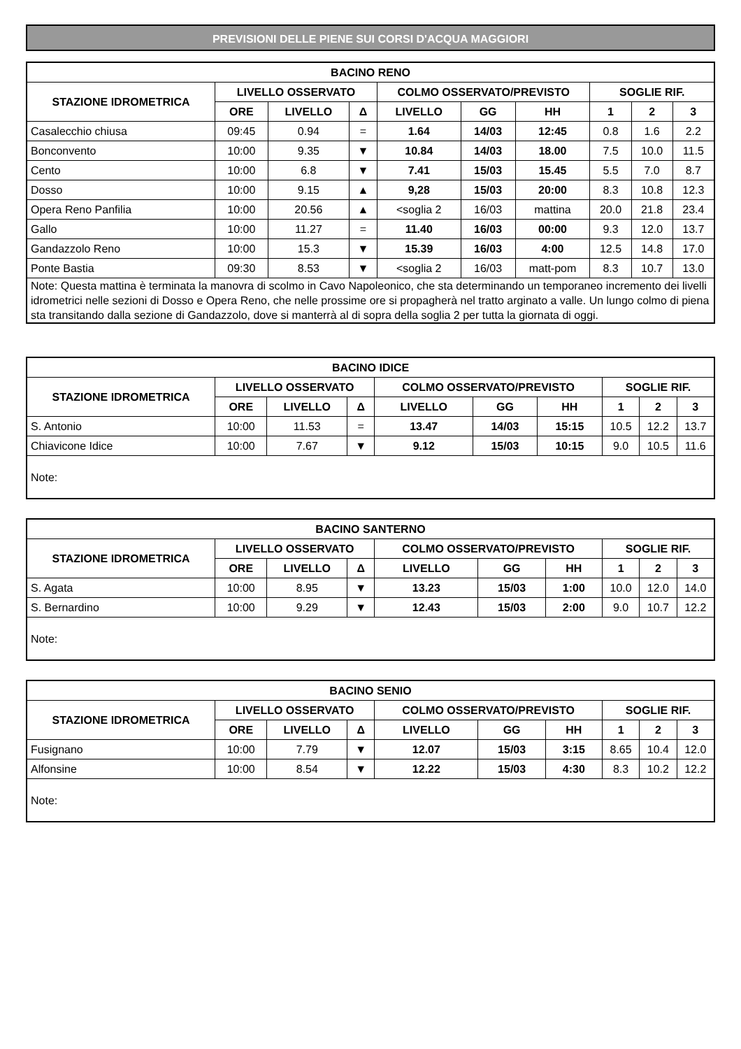PREVISIONI DELLE PIENE SUI CORSI D'ACQUA MAGGIORI
| BACINO RENO | | | | | | | | | |
| --- | --- | --- | --- | --- | --- | --- | --- | --- | --- |
| STAZIONE IDROMETRICA | LIVELLO OSSERVATO | | | COLMO OSSERVATO/PREVISTO | | | SOGLIE RIF. | | |
| | ORE | LIVELLO | Δ | LIVELLO | GG | HH | 1 | 2 | 3 |
| Casalecchio chiusa | 09:45 | 0.94 | = | 1.64 | 14/03 | 12:45 | 0.8 | 1.6 | 2.2 |
| Bonconvento | 10:00 | 9.35 | ▼ | 10.84 | 14/03 | 18.00 | 7.5 | 10.0 | 11.5 |
| Cento | 10:00 | 6.8 | ▼ | 7.41 | 15/03 | 15.45 | 5.5 | 7.0 | 8.7 |
| Dosso | 10:00 | 9.15 | ▲ | 9,28 | 15/03 | 20:00 | 8.3 | 10.8 | 12.3 |
| Opera Reno Panfilia | 10:00 | 20.56 | ▲ | <soglia 2 | 16/03 | mattina | 20.0 | 21.8 | 23.4 |
| Gallo | 10:00 | 11.27 | = | 11.40 | 16/03 | 00:00 | 9.3 | 12.0 | 13.7 |
| Gandazzolo Reno | 10:00 | 15.3 | ▼ | 15.39 | 16/03 | 4:00 | 12.5 | 14.8 | 17.0 |
| Ponte Bastia | 09:30 | 8.53 | ▼ | <soglia 2 | 16/03 | matt-pom | 8.3 | 10.7 | 13.0 |
| Note: Questa mattina è terminata la manovra di scolmo in Cavo Napoleonico, che sta determinando un temporaneo incremento dei livelli idrometrici nelle sezioni di Dosso e Opera Reno, che nelle prossime ore si propagherà nel tratto arginato a valle. Un lungo colmo di piena sta transitando dalla sezione di Gandazzolo, dove si manterrà al di sopra della soglia 2 per tutta la giornata di oggi. | | | | | | | | | |
| BACINO IDICE | | | | | | | | | |
| --- | --- | --- | --- | --- | --- | --- | --- | --- | --- |
| STAZIONE IDROMETRICA | LIVELLO OSSERVATO | | | COLMO OSSERVATO/PREVISTO | | | SOGLIE RIF. | | |
| | ORE | LIVELLO | Δ | LIVELLO | GG | HH | 1 | 2 | 3 |
| S. Antonio | 10:00 | 11.53 | = | 13.47 | 14/03 | 15:15 | 10.5 | 12.2 | 13.7 |
| Chiavicone Idice | 10:00 | 7.67 | ▼ | 9.12 | 15/03 | 10:15 | 9.0 | 10.5 | 11.6 |
| Note: | | | | | | | | | |
| BACINO SANTERNO | | | | | | | | | |
| --- | --- | --- | --- | --- | --- | --- | --- | --- | --- |
| STAZIONE IDROMETRICA | LIVELLO OSSERVATO | | | COLMO OSSERVATO/PREVISTO | | | SOGLIE RIF. | | |
| | ORE | LIVELLO | Δ | LIVELLO | GG | HH | 1 | 2 | 3 |
| S. Agata | 10:00 | 8.95 | ▼ | 13.23 | 15/03 | 1:00 | 10.0 | 12.0 | 14.0 |
| S. Bernardino | 10:00 | 9.29 | ▼ | 12.43 | 15/03 | 2:00 | 9.0 | 10.7 | 12.2 |
| Note: | | | | | | | | | |
| BACINO SENIO | | | | | | | | | |
| --- | --- | --- | --- | --- | --- | --- | --- | --- | --- |
| STAZIONE IDROMETRICA | LIVELLO OSSERVATO | | | COLMO OSSERVATO/PREVISTO | | | SOGLIE RIF. | | |
| | ORE | LIVELLO | Δ | LIVELLO | GG | HH | 1 | 2 | 3 |
| Fusignano | 10:00 | 7.79 | ▼ | 12.07 | 15/03 | 3:15 | 8.65 | 10.4 | 12.0 |
| Alfonsine | 10:00 | 8.54 | ▼ | 12.22 | 15/03 | 4:30 | 8.3 | 10.2 | 12.2 |
| Note: | | | | | | | | | |